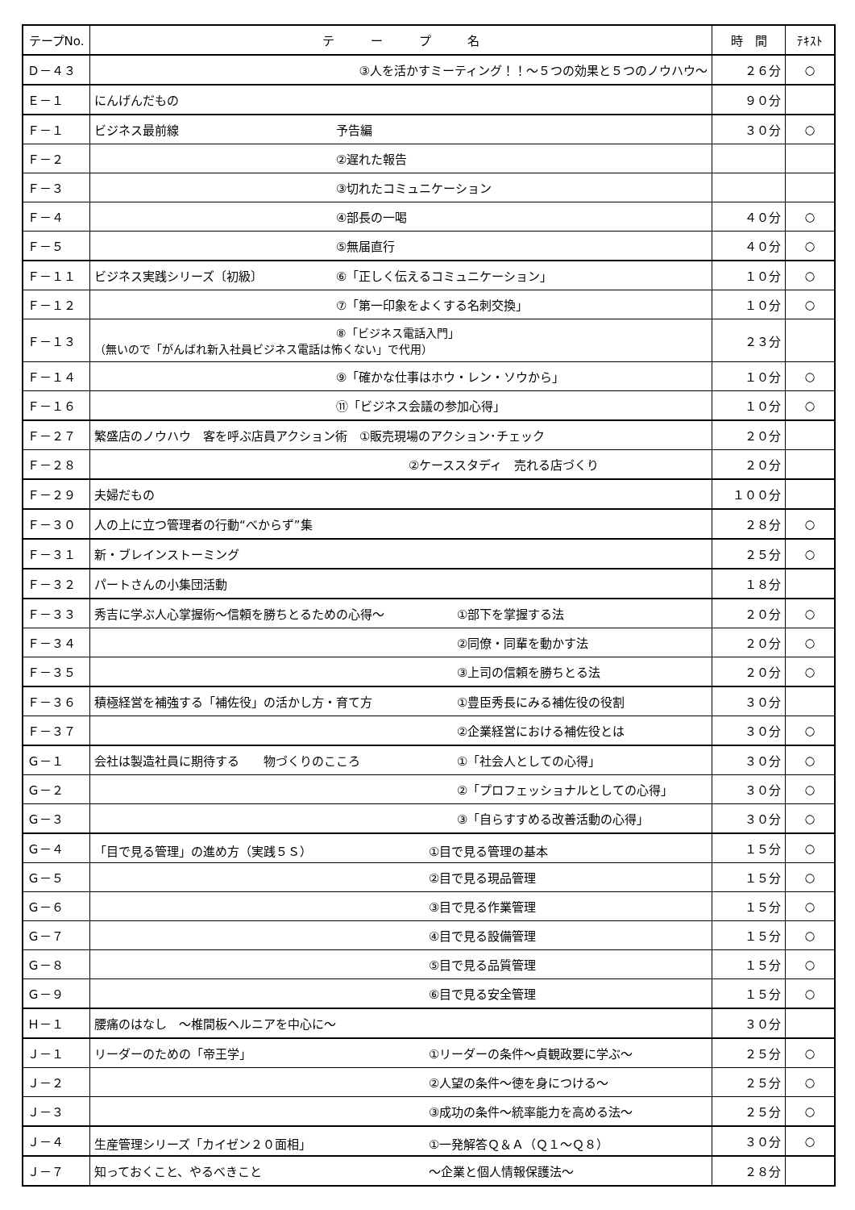| テープNo. | テ ー プ 名 | 時 間 | ﾃｷｽﾄ |
| --- | --- | --- | --- |
| Ｄ－４３ | ③人を活かすミーティング！！～５つの効果と５つのノウハウ～ | ２６分 | ○ |
| Ｅ－１ | にんげんだもの | ９０分 | |
| Ｆ－１ | ビジネス最前線 予告編 | ３０分 | ○ |
| Ｆ－２ | ②遅れた報告 | | |
| Ｆ－３ | ③切れたコミュニケーション | | |
| Ｆ－４ | ④部長の一喝 | ４０分 | ○ |
| Ｆ－５ | ⑤無届直行 | ４０分 | ○ |
| Ｆ－１１ | ビジネス実践シリーズ〔初級〕 ⑥「正しく伝えるコミュニケーション」 | １０分 | ○ |
| Ｆ－１２ | ⑦「第一印象をよくする名刺交換」 | １０分 | ○ |
| Ｆ－１３ | ⑧「ビジネス電話入門」 （無いので「がんばれ新入社員ビジネス電話は怖くない」で代用） | ２３分 | |
| Ｆ－１４ | ⑨「確かな仕事はホウ・レン・ソウから」 | １０分 | ○ |
| Ｆ－１６ | ⑪「ビジネス会議の参加心得」 | １０分 | ○ |
| Ｆ－２７ | 繁盛店のノウハウ 客を呼ぶ店員アクション術 ①販売現場のアクション･チェック | ２０分 | |
| Ｆ－２８ | ②ケーススタディ 売れる店づくり | ２０分 | |
| Ｆ－２９ | 夫婦だもの | １００分 | |
| Ｆ－３０ | 人の上に立つ管理者の行動“べからず”集 | ２８分 | ○ |
| Ｆ－３１ | 新・ブレインストーミング | ２５分 | ○ |
| Ｆ－３２ | パートさんの小集団活動 | １８分 | |
| Ｆ－３３ | 秀吉に学ぶ人心掌握術～信頼を勝ちとるための心得～ ①部下を掌握する法 | ２０分 | ○ |
| Ｆ－３４ | ②同僚・同輩を動かす法 | ２０分 | ○ |
| Ｆ－３５ | ③上司の信頼を勝ちとる法 | ２０分 | ○ |
| Ｆ－３６ | 積極経営を補強する「補佐役」の活かし方・育て方 ①豊臣秀長にみる補佐役の役割 | ３０分 | |
| Ｆ－３７ | ②企業経営における補佐役とは | ３０分 | ○ |
| Ｇ－１ | 会社は製造社員に期待する 物づくりのこころ ①「社会人としての心得」 | ３０分 | ○ |
| Ｇ－２ | ②「プロフェッショナルとしての心得」 | ３０分 | ○ |
| Ｇ－３ | ③「自らすすめる改善活動の心得」 | ３０分 | ○ |
| Ｇ－４ | 「目で見る管理」の進め方（実践５Ｓ） ①目で見る管理の基本 | １５分 | ○ |
| Ｇ－５ | ②目で見る現品管理 | １５分 | ○ |
| Ｇ－６ | ③目で見る作業管理 | １５分 | ○ |
| Ｇ－７ | ④目で見る設備管理 | １５分 | ○ |
| Ｇ－８ | ⑤目で見る品質管理 | １５分 | ○ |
| Ｇ－９ | ⑥目で見る安全管理 | １５分 | ○ |
| Ｈ－１ | 腰痛のはなし ～椎間板ヘルニアを中心に～ | ３０分 | |
| Ｊ－１ | リーダーのための「帝王学」 ①リーダーの条件～貞観政要に学ぶ～ | ２５分 | ○ |
| Ｊ－２ | ②人望の条件～徳を身につける～ | ２５分 | ○ |
| Ｊ－３ | ③成功の条件～統率能力を高める法～ | ２５分 | ○ |
| Ｊ－４ | 生産管理シリーズ「カイゼン２０面相」 ①一発解答Ｑ＆Ａ（Ｑ１～Ｑ８） | ３０分 | ○ |
| Ｊ－７ | 知っておくこと、やるべきこと ～企業と個人情報保護法～ | ２８分 | |